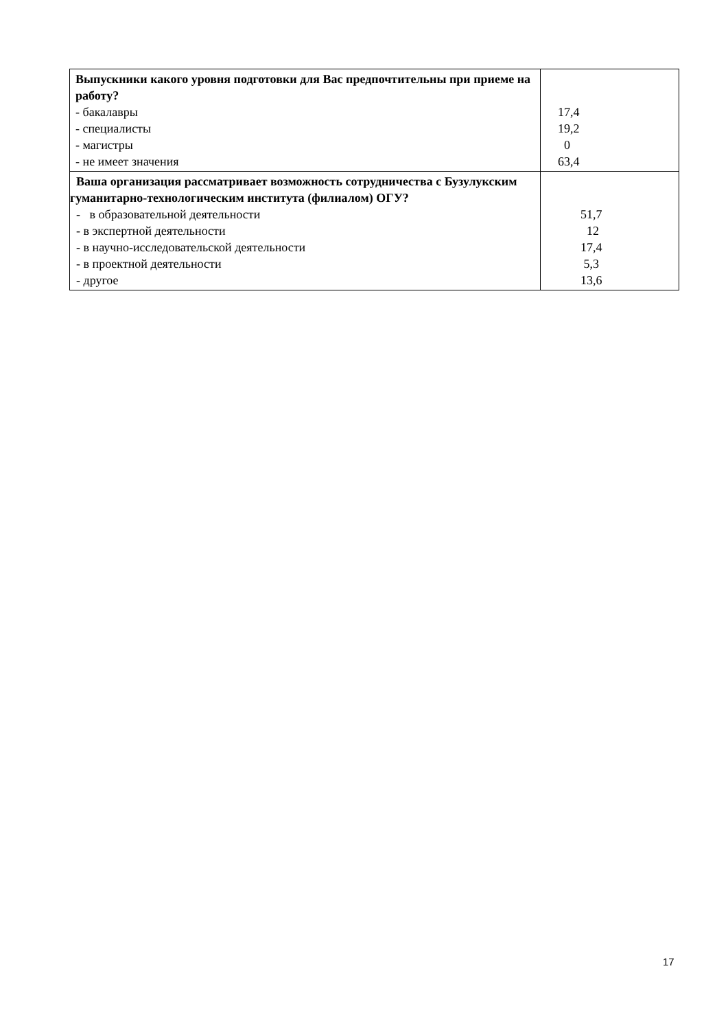| Выпускники какого уровня подготовки для Вас предпочтительны при приеме на работу? - бакалавры - специалисты - магистры - не имеет значения | 17,4 19,2 0 63,4 |
| Ваша организация рассматривает возможность сотрудничества с Бузулукским гуманитарно-технологическим институтa (филиалом) ОГУ? - в образовательной деятельности - в экспертной деятельности - в научно-исследовательской деятельности - в проектной деятельности - другое | 51,7 12 17,4 5,3 13,6 |
17